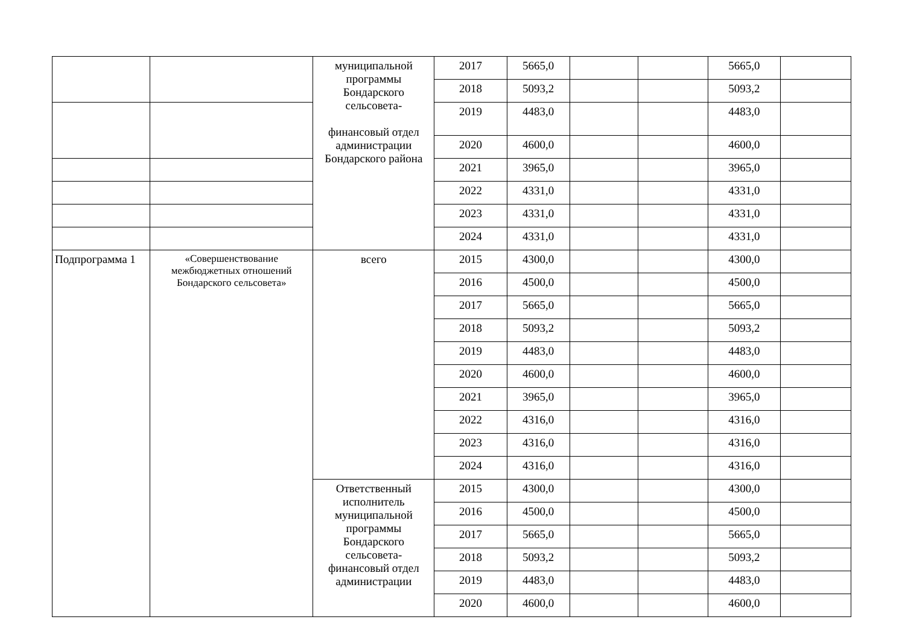| | | муниципальной программы Бондарского сельсовета- финансовый отдел администрации Бондарского района | 2017 | 5665,0 | | | 5665,0 | |
| | | | 2018 | 5093,2 | | | 5093,2 | |
| | | | 2019 | 4483,0 | | | 4483,0 | |
| | | | 2020 | 4600,0 | | | 4600,0 | |
| | | | 2021 | 3965,0 | | | 3965,0 | |
| | | | 2022 | 4331,0 | | | 4331,0 | |
| | | | 2023 | 4331,0 | | | 4331,0 | |
| | | | 2024 | 4331,0 | | | 4331,0 | |
| Подпрограмма 1 | «Совершенствование межбюджетных отношений Бондарского сельсовета» | всего | 2015 | 4300,0 | | | 4300,0 | |
| | | | 2016 | 4500,0 | | | 4500,0 | |
| | | | 2017 | 5665,0 | | | 5665,0 | |
| | | | 2018 | 5093,2 | | | 5093,2 | |
| | | | 2019 | 4483,0 | | | 4483,0 | |
| | | | 2020 | 4600,0 | | | 4600,0 | |
| | | | 2021 | 3965,0 | | | 3965,0 | |
| | | | 2022 | 4316,0 | | | 4316,0 | |
| | | | 2023 | 4316,0 | | | 4316,0 | |
| | | | 2024 | 4316,0 | | | 4316,0 | |
| | | Ответственный исполнитель муниципальной программы Бондарского сельсовета-финансовый отдел администрации | 2015 | 4300,0 | | | 4300,0 | |
| | | | 2016 | 4500,0 | | | 4500,0 | |
| | | | 2017 | 5665,0 | | | 5665,0 | |
| | | | 2018 | 5093,2 | | | 5093,2 | |
| | | | 2019 | 4483,0 | | | 4483,0 | |
| | | | 2020 | 4600,0 | | | 4600,0 | |